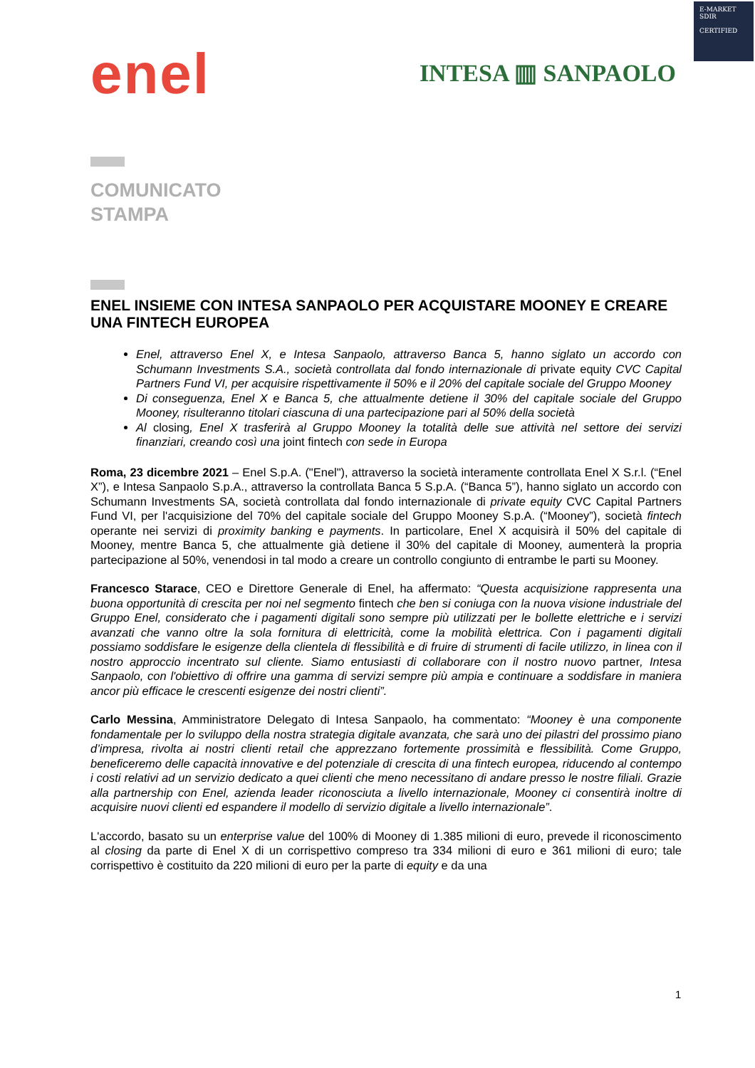E-MARKET
SDIR
CERTIFIED
enel
INTESA ▥ SANPAOLO
COMUNICATO
STAMPA
ENEL INSIEME CON INTESA SANPAOLO PER ACQUISTARE MOONEY E CREARE UNA FINTECH EUROPEA
Enel, attraverso Enel X, e Intesa Sanpaolo, attraverso Banca 5, hanno siglato un accordo con Schumann Investments S.A., società controllata dal fondo internazionale di private equity CVC Capital Partners Fund VI, per acquisire rispettivamente il 50% e il 20% del capitale sociale del Gruppo Mooney
Di conseguenza, Enel X e Banca 5, che attualmente detiene il 30% del capitale sociale del Gruppo Mooney, risulteranno titolari ciascuna di una partecipazione pari al 50% della società
Al closing, Enel X trasferirà al Gruppo Mooney la totalità delle sue attività nel settore dei servizi finanziari, creando così una joint fintech con sede in Europa
Roma, 23 dicembre 2021 – Enel S.p.A. ("Enel"), attraverso la società interamente controllata Enel X S.r.l. (“Enel X”), e Intesa Sanpaolo S.p.A., attraverso la controllata Banca 5 S.p.A. (“Banca 5”), hanno siglato un accordo con Schumann Investments SA, società controllata dal fondo internazionale di private equity CVC Capital Partners Fund VI, per l'acquisizione del 70% del capitale sociale del Gruppo Mooney S.p.A. (“Mooney”), società fintech operante nei servizi di proximity banking e payments. In particolare, Enel X acquisirà il 50% del capitale di Mooney, mentre Banca 5, che attualmente già detiene il 30% del capitale di Mooney, aumenterà la propria partecipazione al 50%, venendosi in tal modo a creare un controllo congiunto di entrambe le parti su Mooney.
Francesco Starace, CEO e Direttore Generale di Enel, ha affermato: “Questa acquisizione rappresenta una buona opportunità di crescita per noi nel segmento fintech che ben si coniuga con la nuova visione industriale del Gruppo Enel, considerato che i pagamenti digitali sono sempre più utilizzati per le bollette elettriche e i servizi avanzati che vanno oltre la sola fornitura di elettricità, come la mobilità elettrica. Con i pagamenti digitali possiamo soddisfare le esigenze della clientela di flessibilità e di fruire di strumenti di facile utilizzo, in linea con il nostro approccio incentrato sul cliente. Siamo entusiasti di collaborare con il nostro nuovo partner, Intesa Sanpaolo, con l'obiettivo di offrire una gamma di servizi sempre più ampia e continuare a soddisfare in maniera ancor più efficace le crescenti esigenze dei nostri clienti”.
Carlo Messina, Amministratore Delegato di Intesa Sanpaolo, ha commentato: “Mooney è una componente fondamentale per lo sviluppo della nostra strategia digitale avanzata, che sarà uno dei pilastri del prossimo piano d’impresa, rivolta ai nostri clienti retail che apprezzano fortemente prossimità e flessibilità. Come Gruppo, beneficeremo delle capacità innovative e del potenziale di crescita di una fintech europea, riducendo al contempo i costi relativi ad un servizio dedicato a quei clienti che meno necessitano di andare presso le nostre filiali. Grazie alla partnership con Enel, azienda leader riconosciuta a livello internazionale, Mooney ci consentirà inoltre di acquisire nuovi clienti ed espandere il modello di servizio digitale a livello internazionale”.
L'accordo, basato su un enterprise value del 100% di Mooney di 1.385 milioni di euro, prevede il riconoscimento al closing da parte di Enel X di un corrispettivo compreso tra 334 milioni di euro e 361 milioni di euro; tale corrispettivo è costituito da 220 milioni di euro per la parte di equity e da una
1